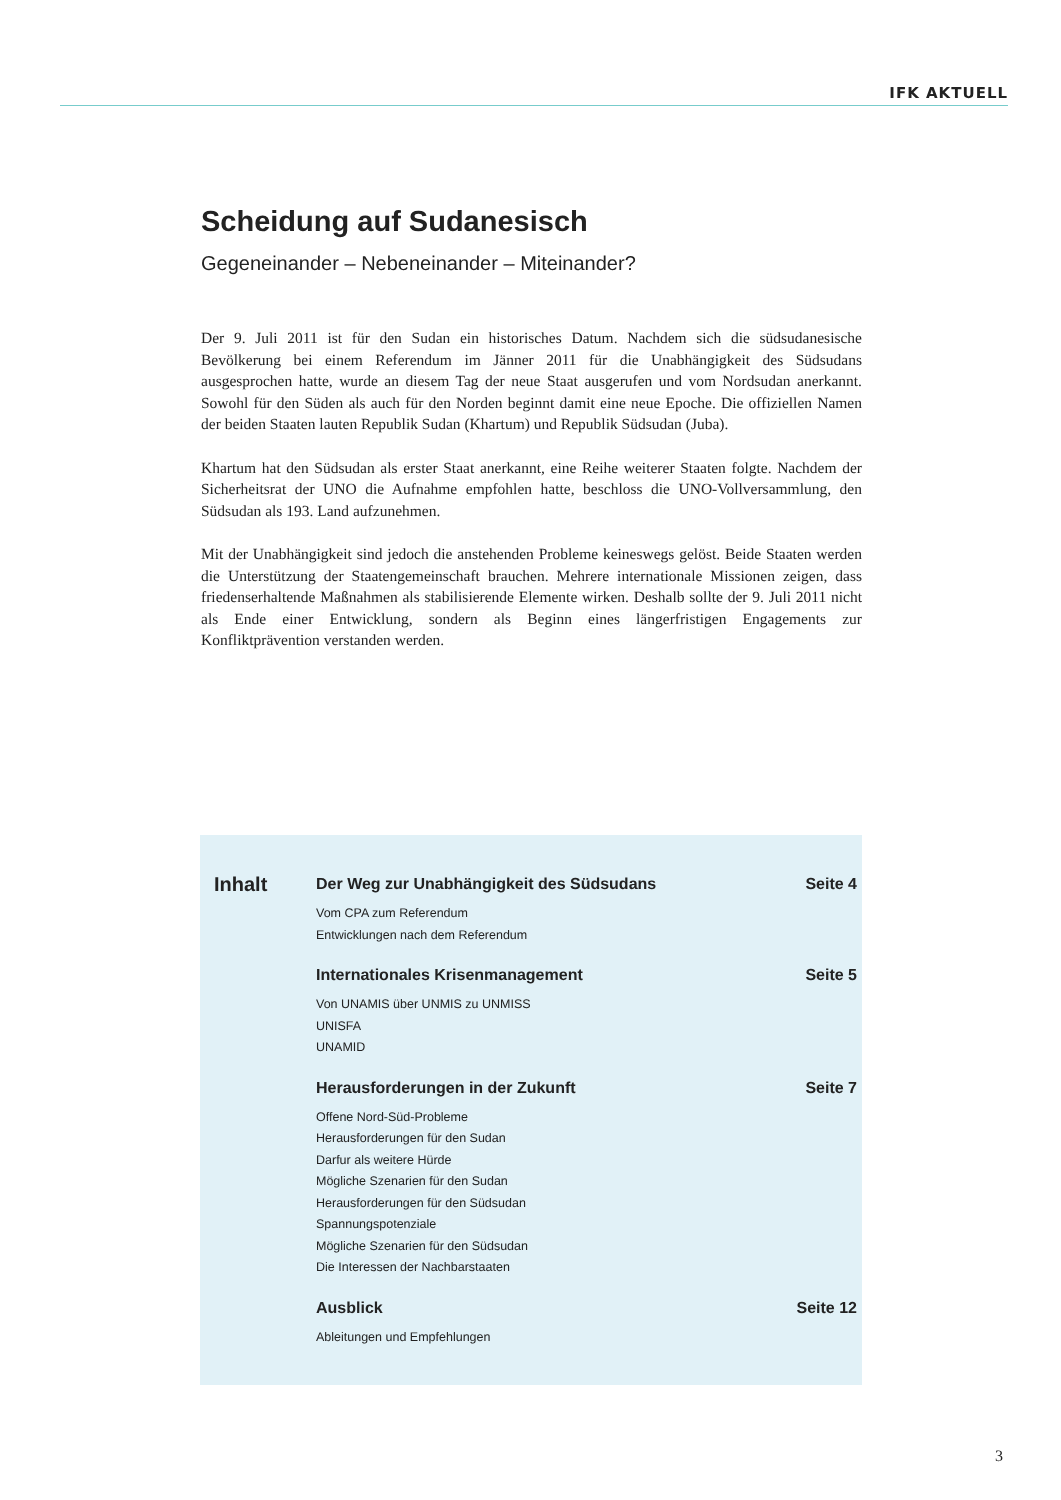IFK AKTUELL
Scheidung auf Sudanesisch
Gegeneinander – Nebeneinander – Miteinander?
Der 9. Juli 2011 ist für den Sudan ein historisches Datum. Nachdem sich die südsudanesische Bevölkerung bei einem Referendum im Jänner 2011 für die Unabhängigkeit des Südsudans ausgesprochen hatte, wurde an diesem Tag der neue Staat ausgerufen und vom Nordsudan anerkannt. Sowohl für den Süden als auch für den Norden beginnt damit eine neue Epoche. Die offiziellen Namen der beiden Staaten lauten Republik Sudan (Khartum) und Republik Südsudan (Juba).
Khartum hat den Südsudan als erster Staat anerkannt, eine Reihe weiterer Staaten folgte. Nachdem der Sicherheitsrat der UNO die Aufnahme empfohlen hatte, beschloss die UNO-Vollversammlung, den Südsudan als 193. Land aufzunehmen.
Mit der Unabhängigkeit sind jedoch die anstehenden Probleme keineswegs gelöst. Beide Staaten werden die Unterstützung der Staatengemeinschaft brauchen. Mehrere internationale Missionen zeigen, dass friedenserhaltende Maßnahmen als stabilisierende Elemente wirken. Deshalb sollte der 9. Juli 2011 nicht als Ende einer Entwicklung, sondern als Beginn eines längerfristigen Engagements zur Konfliktprävention verstanden werden.
Inhalt
Der Weg zur Unabhängigkeit des Südsudans Seite 4
Vom CPA zum Referendum
Entwicklungen nach dem Referendum
Internationales Krisenmanagement Seite 5
Von UNAMIS über UNMIS zu UNMISS
UNISFA
UNAMID
Herausforderungen in der Zukunft Seite 7
Offene Nord-Süd-Probleme
Herausforderungen für den Sudan
Darfur als weitere Hürde
Mögliche Szenarien für den Sudan
Herausforderungen für den Südsudan
Spannungspotenziale
Mögliche Szenarien für den Südsudan
Die Interessen der Nachbarstaaten
Ausblick Seite 12
Ableitungen und Empfehlungen
3